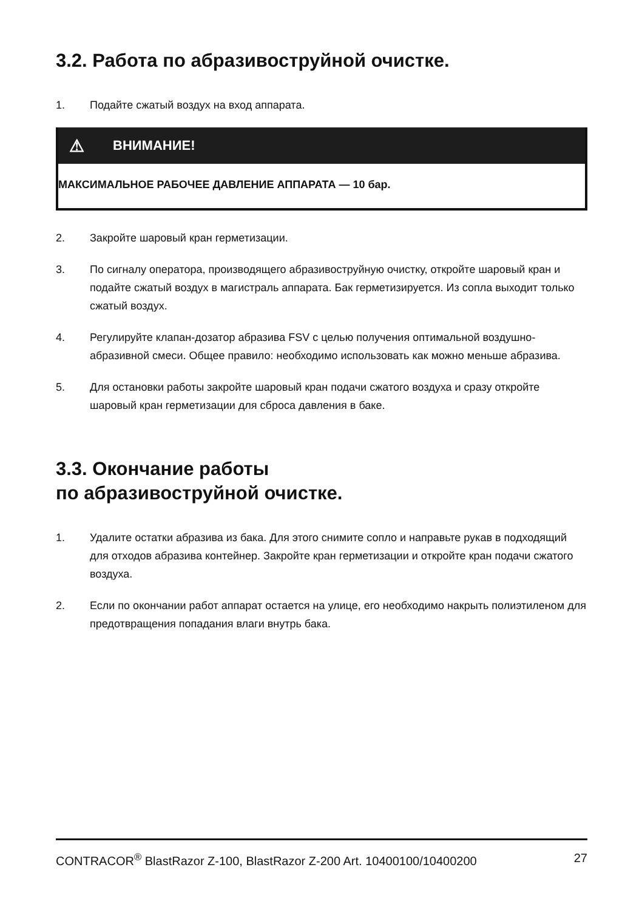3.2. Работа по абразивоструйной очистке.
1. Подайте сжатый воздух на вход аппарата.
⚠ ВНИМАНИЕ!
МАКСИМАЛЬНОЕ РАБОЧЕЕ ДАВЛЕНИЕ АППАРАТА — 10 бар.
2. Закройте шаровый кран герметизации.
3. По сигналу оператора, производящего абразивоструйную очистку, откройте шаровый кран и подайте сжатый воздух в магистраль аппарата. Бак герметизируется. Из сопла выходит только сжатый воздух.
4. Регулируйте клапан-дозатор абразива FSV с целью получения оптимальной воздушно-абразивной смеси. Общее правило: необходимо использовать как можно меньше абразива.
5. Для остановки работы закройте шаровый кран подачи сжатого воздуха и сразу откройте шаровый кран герметизации для сброса давления в баке.
3.3. Окончание работы
по абразивоструйной очистке.
1. Удалите остатки абразива из бака. Для этого снимите сопло и направьте рукав в подходящий для отходов абразива контейнер. Закройте кран герметизации и откройте кран подачи сжатого воздуха.
2. Если по окончании работ аппарат остается на улице, его необходимо накрыть полиэтиленом для предотвращения попадания влаги внутрь бака.
CONTRACOR<sup>®</sup> BlastRazor Z-100, BlastRazor Z-200 Art. 10400100/10400200 27